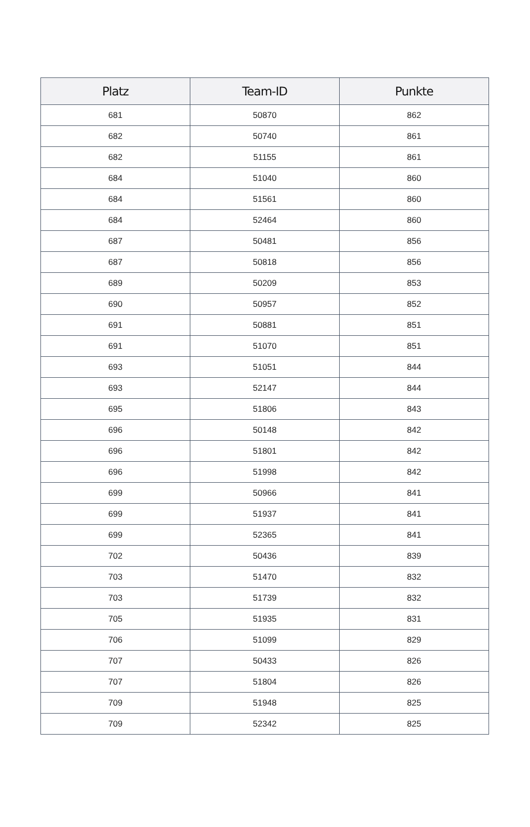| Platz | Team-ID | Punkte |
| --- | --- | --- |
| 681 | 50870 | 862 |
| 682 | 50740 | 861 |
| 682 | 51155 | 861 |
| 684 | 51040 | 860 |
| 684 | 51561 | 860 |
| 684 | 52464 | 860 |
| 687 | 50481 | 856 |
| 687 | 50818 | 856 |
| 689 | 50209 | 853 |
| 690 | 50957 | 852 |
| 691 | 50881 | 851 |
| 691 | 51070 | 851 |
| 693 | 51051 | 844 |
| 693 | 52147 | 844 |
| 695 | 51806 | 843 |
| 696 | 50148 | 842 |
| 696 | 51801 | 842 |
| 696 | 51998 | 842 |
| 699 | 50966 | 841 |
| 699 | 51937 | 841 |
| 699 | 52365 | 841 |
| 702 | 50436 | 839 |
| 703 | 51470 | 832 |
| 703 | 51739 | 832 |
| 705 | 51935 | 831 |
| 706 | 51099 | 829 |
| 707 | 50433 | 826 |
| 707 | 51804 | 826 |
| 709 | 51948 | 825 |
| 709 | 52342 | 825 |